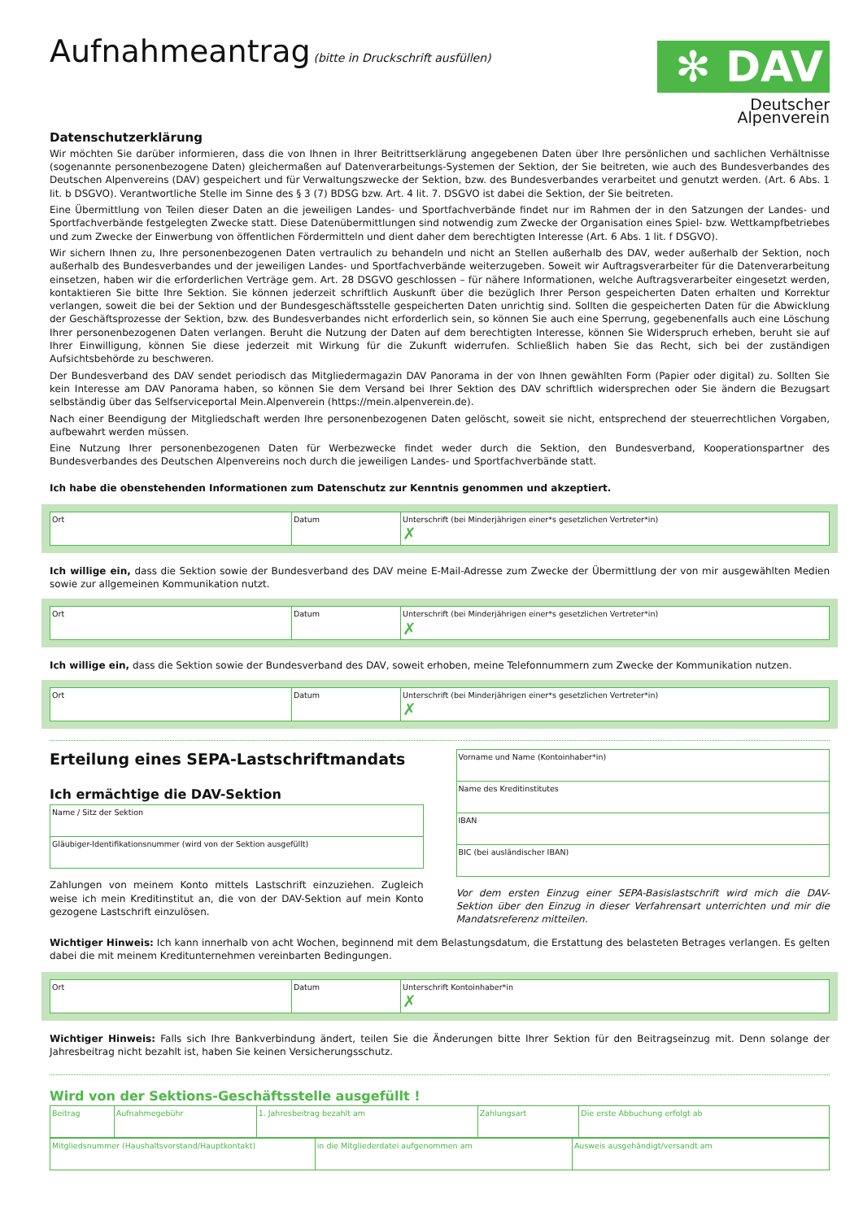Aufnahmeantrag
(bitte in Druckschrift ausfüllen)
✻ DAV
Deutscher Alpenverein
Datenschutzerklärung
Wir möchten Sie darüber informieren, dass die von Ihnen in Ihrer Beitrittserklärung angegebenen Daten über Ihre persönlichen und sachlichen Verhältnisse (sogenannte personenbezogene Daten) gleichermaßen auf Datenverarbeitungs-Systemen der Sektion, der Sie beitreten, wie auch des Bundesverbandes des Deutschen Alpenvereins (DAV) gespeichert und für Verwaltungszwecke der Sektion, bzw. des Bundesverbandes verarbeitet und genutzt werden. (Art. 6 Abs. 1 lit. b DSGVO). Verantwortliche Stelle im Sinne des § 3 (7) BDSG bzw. Art. 4 lit. 7. DSGVO ist dabei die Sektion, der Sie beitreten.
Eine Übermittlung von Teilen dieser Daten an die jeweiligen Landes- und Sportfachverbände findet nur im Rahmen der in den Satzungen der Landes- und Sportfachverbände festgelegten Zwecke statt. Diese Datenübermittlungen sind notwendig zum Zwecke der Organisation eines Spiel- bzw. Wett­kampfbetriebes und zum Zwecke der Einwerbung von öffentlichen Fördermitteln und dient daher dem berechtigten Interesse (Art. 6 Abs. 1 lit. f DSGVO).
Wir sichern Ihnen zu, Ihre personenbezogenen Daten vertraulich zu behandeln und nicht an Stellen außerhalb des DAV, weder außerhalb der Sektion, noch außerhalb des Bundesverbandes und der jeweiligen Landes- und Sportfachverbände weiterzugeben. Soweit wir Auftragsverarbeiter für die Datenverarbeitung einsetzen, haben wir die erforderlichen Verträge gem. Art. 28 DSGVO geschlossen – für nähere Informationen, welche Auftragsverarbeiter eingesetzt werden, kontaktieren Sie bitte Ihre Sektion. Sie können jederzeit schriftlich Auskunft über die bezüglich Ihrer Person gespeicherten Daten erhalten und Korrektur verlangen, soweit die bei der Sektion und der Bundesgeschäftsstelle gespeicherten Daten unrichtig sind. Sollten die gespeicherten Daten für die Abwicklung der Geschäftsprozesse der Sektion, bzw. des Bundesverbandes nicht erforderlich sein, so können Sie auch eine Sperrung, gegebenenfalls auch eine Löschung Ihrer personenbezogenen Daten verlangen. Beruht die Nutzung der Daten auf dem berechtigten Interesse, können Sie Widerspruch erheben, beruht sie auf Ihrer Einwilligung, können Sie diese jederzeit mit Wirkung für die Zukunft widerrufen. Schließlich haben Sie das Recht, sich bei der zuständigen Aufsichtsbehörde zu beschweren.
Der Bundesverband des DAV sendet periodisch das Mitgliedermagazin DAV Panorama in der von Ihnen gewählten Form (Papier oder digital) zu. Sollten Sie kein Interesse am DAV Panorama haben, so können Sie dem Versand bei Ihrer Sektion des DAV schriftlich widersprechen oder Sie ändern die Bezugsart selbständig über das Selfserviceportal Mein.Alpenverein (https://mein.alpenverein.de).
Nach einer Beendigung der Mitgliedschaft werden Ihre personenbezogenen Daten gelöscht, soweit sie nicht, entsprechend der steuerrechtlichen Vorgaben, aufbewahrt werden müssen.
Eine Nutzung Ihrer personenbezogenen Daten für Werbezwecke findet weder durch die Sektion, den Bundesverband, Kooperationspartner des Bundesverbandes des Deutschen Alpenvereins noch durch die jeweiligen Landes- und Sportfachverbände statt.
Ich habe die obenstehenden Informationen zum Datenschutz zur Kenntnis genommen und akzeptiert.
| Ort | Datum | Unterschrift (bei Minderjährigen einer*s gesetzlichen Vertreter*in) ✗ |
Ich willige ein, dass die Sektion sowie der Bundesverband des DAV meine E-Mail-Adresse zum Zwecke der Übermittlung der von mir ausgewählten Medien sowie zur allgemeinen Kommunikation nutzt.
| Ort | Datum | Unterschrift (bei Minderjährigen einer*s gesetzlichen Vertreter*in) ✗ |
Ich willige ein, dass die Sektion sowie der Bundesverband des DAV, soweit erhoben, meine Telefonnummern zum Zwecke der Kommunikation nutzen.
| Ort | Datum | Unterschrift (bei Minderjährigen einer*s gesetzlichen Vertreter*in) ✗ |
Erteilung eines SEPA-Lastschriftmandats
Ich ermächtige die DAV-Sektion
| Name / Sitz der Sektion |
| Gläubiger-Identifikationsnummer (wird von der Sektion ausgefüllt) |
Zahlungen von meinem Konto mittels Lastschrift einzuziehen. Zugleich weise ich mein Kreditinstitut an, die von der DAV-Sektion auf mein Konto gezogene Lastschrift einzulösen.
| Vorname und Name (Kontoinhaber*in) |
| Name des Kreditinstitutes |
| IBAN |
| BIC (bei ausländischer IBAN) |
Vor dem ersten Einzug einer SEPA-Basislastschrift wird mich die DAV-Sektion über den Einzug in dieser Verfahrensart unterrichten und mir die Mandatsreferenz mitteilen.
Wichtiger Hinweis: Ich kann innerhalb von acht Wochen, beginnend mit dem Belastungsdatum, die Erstattung des belasteten Betrages verlangen. Es gelten dabei die mit meinem Kreditunternehmen vereinbarten Bedingungen.
| Ort | Datum | Unterschrift Kontoinhaber*in ✗ |
Wichtiger Hinweis: Falls sich Ihre Bankverbindung ändert, teilen Sie die Änderungen bitte Ihrer Sektion für den Beitragseinzug mit. Denn solange der Jahresbeitrag nicht bezahlt ist, haben Sie keinen Versicherungsschutz.
Wird von der Sektions-Geschäftsstelle ausgefüllt !
| Beitrag | Aufnahmegebühr | 1. Jahresbeitrag bezahlt am | Zahlungsart | Die erste Abbuchung erfolgt ab |
| Mitgliedsnummer (Haushaltsvorstand/Hauptkontakt) | in die Mitgliederdatei aufgenommen am | Ausweis ausgehändigt/versandt am |